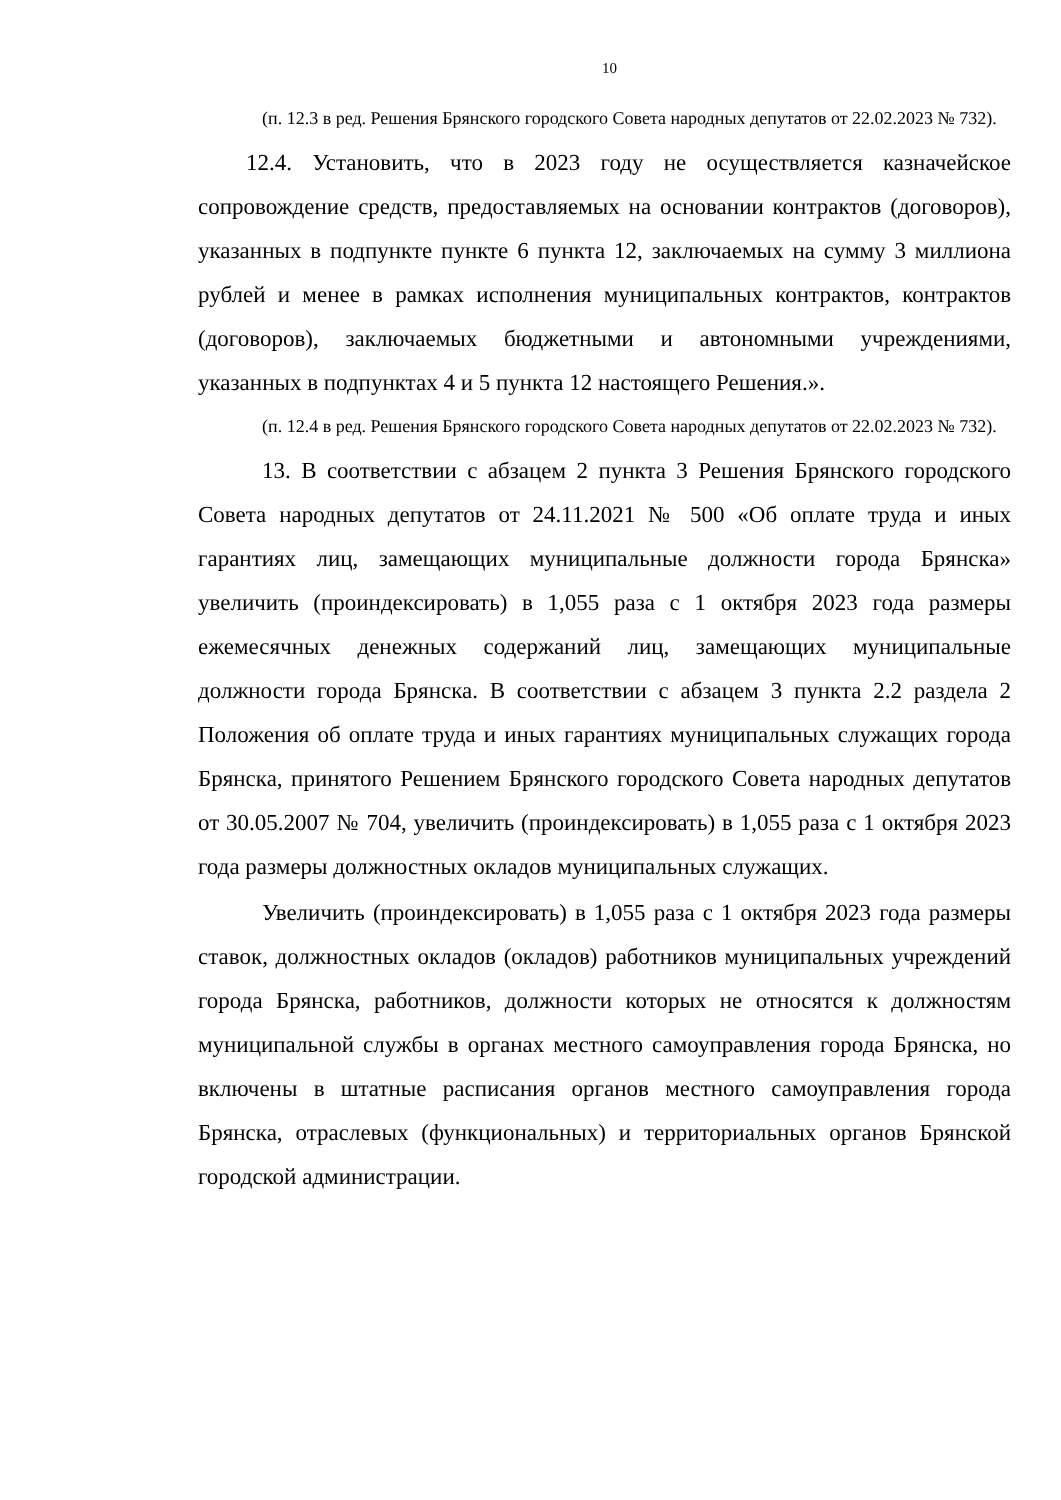10
(п. 12.3 в ред. Решения Брянского городского Совета народных депутатов от 22.02.2023 № 732).
12.4. Установить, что в 2023 году не осуществляется казначейское сопровождение средств, предоставляемых на основании контрактов (договоров), указанных в подпункте пункте 6 пункта 12, заключаемых на сумму 3 миллиона рублей и менее в рамках исполнения муниципальных контрактов, контрактов (договоров), заключаемых бюджетными и автономными учреждениями, указанных в подпунктах 4 и 5 пункта 12 настоящего Решения.».
(п. 12.4 в ред. Решения Брянского городского Совета народных депутатов от 22.02.2023 № 732).
13. В соответствии с абзацем 2 пункта 3 Решения Брянского городского Совета народных депутатов от 24.11.2021 № 500 «Об оплате труда и иных гарантиях лиц, замещающих муниципальные должности города Брянска» увеличить (проиндексировать) в 1,055 раза с 1 октября 2023 года размеры ежемесячных денежных содержаний лиц, замещающих муниципальные должности города Брянска. В соответствии с абзацем 3 пункта 2.2 раздела 2 Положения об оплате труда и иных гарантиях муниципальных служащих города Брянска, принятого Решением Брянского городского Совета народных депутатов от 30.05.2007 № 704, увеличить (проиндексировать) в 1,055 раза с 1 октября 2023 года размеры должностных окладов муниципальных служащих.
Увеличить (проиндексировать) в 1,055 раза с 1 октября 2023 года размеры ставок, должностных окладов (окладов) работников муниципальных учреждений города Брянска, работников, должности которых не относятся к должностям муниципальной службы в органах местного самоуправления города Брянска, но включены в штатные расписания органов местного самоуправления города Брянска, отраслевых (функциональных) и территориальных органов Брянской городской администрации.